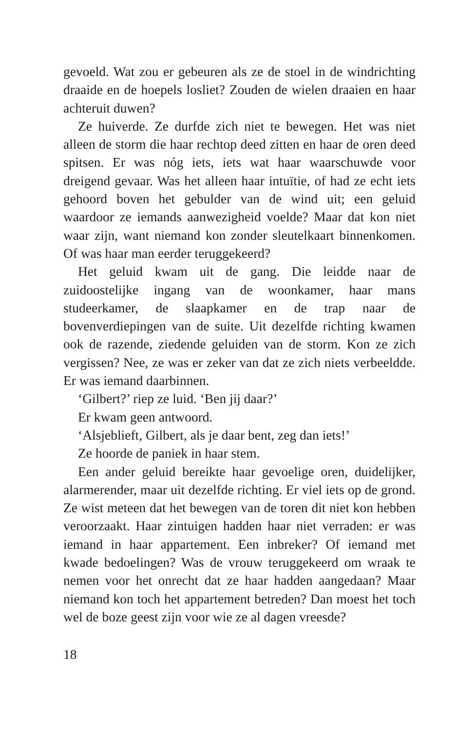gevoeld. Wat zou er gebeuren als ze de stoel in de windrichting draaide en de hoepels losliet? Zouden de wielen draaien en haar achteruit duwen?
Ze huiverde. Ze durfde zich niet te bewegen. Het was niet alleen de storm die haar rechtop deed zitten en haar de oren deed spitsen. Er was nóg iets, iets wat haar waarschuwde voor dreigend gevaar. Was het alleen haar intuïtie, of had ze echt iets gehoord boven het gebulder van de wind uit; een geluid waardoor ze iemands aanwezigheid voelde? Maar dat kon niet waar zijn, want niemand kon zonder sleutelkaart binnenkomen. Of was haar man eerder teruggekeerd?
Het geluid kwam uit de gang. Die leidde naar de zuidoostelijke ingang van de woonkamer, haar mans studeerkamer, de slaapkamer en de trap naar de bovenverdiepingen van de suite. Uit dezelfde richting kwamen ook de razende, ziedende geluiden van de storm. Kon ze zich vergissen? Nee, ze was er zeker van dat ze zich niets verbeeldde. Er was iemand daarbinnen.
‘Gilbert?’ riep ze luid. ‘Ben jij daar?’
Er kwam geen antwoord.
‘Alsjeblieft, Gilbert, als je daar bent, zeg dan iets!’
Ze hoorde de paniek in haar stem.
Een ander geluid bereikte haar gevoelige oren, duidelijker, alarmerender, maar uit dezelfde richting. Er viel iets op de grond. Ze wist meteen dat het bewegen van de toren dit niet kon hebben veroorzaakt. Haar zintuigen hadden haar niet verraden: er was iemand in haar appartement. Een inbreker? Of iemand met kwade bedoelingen? Was de vrouw teruggekeerd om wraak te nemen voor het onrecht dat ze haar hadden aangedaan? Maar niemand kon toch het appartement betreden? Dan moest het toch wel de boze geest zijn voor wie ze al dagen vreesde?
18